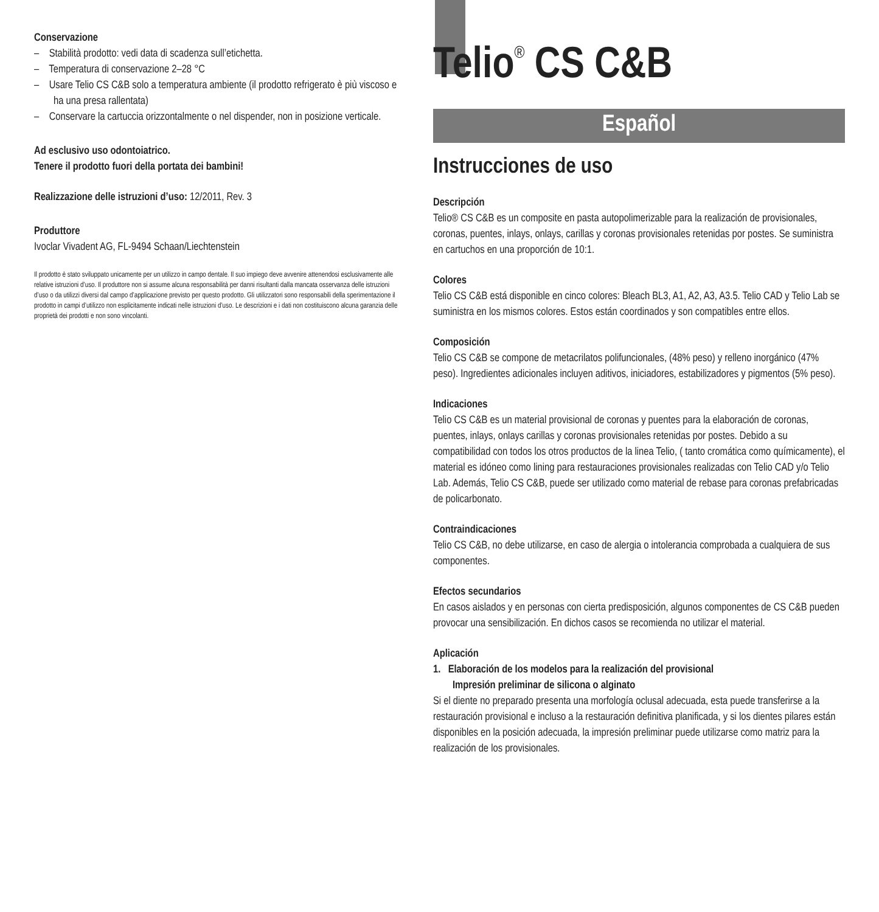Conservazione
– Stabilità prodotto: vedi data di scadenza sull’etichetta.
– Temperatura di conservazione 2–28 °C
– Usare Telio CS C&B solo a temperatura ambiente (il prodotto refrigerato è più viscoso e ha una presa rallentata)
– Conservare la cartuccia orizzontalmente o nel dispender, non in posizione verticale.
Ad esclusivo uso odontoiatrico.
Tenere il prodotto fuori della portata dei bambini!
Realizzazione delle istruzioni d’uso: 12/2011, Rev. 3
Produttore
Ivoclar Vivadent AG, FL-9494 Schaan/Liechtenstein
Il prodotto è stato sviluppato unicamente per un utilizzo in campo dentale. Il suo impiego deve avvenire attenendosi esclusivamente alle relative istruzioni d’uso. Il produttore non si assume alcuna responsabilità per danni risultanti dalla mancata osservanza delle istruzioni d’uso o da utilizzi diversi dal campo d’applicazione previsto per questo prodotto. Gli utilizzatori sono responsabili della sperimentazione il prodotto in campi d’utilizzo non esplicitamente indicati nelle istruzioni d’uso. Le descrizioni e i dati non costituiscono alcuna garanzia delle proprietà dei prodotti e non sono vincolanti.
Telio<sup>®</sup> CS C&B
Español
Instrucciones de uso
Descripción
Telio® CS C&B es un composite en pasta autopolimerizable para la realización de provisionales, coronas, puentes, inlays, onlays, carillas y coronas provisionales retenidas por postes. Se suministra en cartuchos en una proporción de 10:1.
Colores
Telio CS C&B está disponible en cinco colores: Bleach BL3, A1, A2, A3, A3.5. Telio CAD y Telio Lab se suministra en los mismos colores. Estos están coordinados y son compatibles entre ellos.
Composición
Telio CS C&B se compone de metacrilatos polifuncionales, (48% peso) y relleno inorgánico (47% peso). Ingredientes adicionales incluyen aditivos, iniciadores, estabilizadores y pigmentos (5% peso).
Indicaciones
Telio CS C&B es un material provisional de coronas y puentes para la elaboración de coronas, puentes, inlays, onlays carillas y coronas provisionales retenidas por postes. Debido a su compatibilidad con todos los otros productos de la linea Telio, ( tanto cromática como químicamente), el material es idóneo como lining para restauraciones provisionales realizadas con Telio CAD y/o Telio Lab. Además, Telio CS C&B, puede ser utilizado como material de rebase para coronas prefabricadas de policarbonato.
Contraindicaciones
Telio CS C&B, no debe utilizarse, en caso de alergia o intolerancia comprobada a cualquiera de sus componentes.
Efectos secundarios
En casos aislados y en personas con cierta predisposición, algunos componentes de CS C&B pueden provocar una sensibilización. En dichos casos se recomienda no utilizar el material.
Aplicación
1. Elaboración de los modelos para la realización del provisional
Impresión preliminar de silicona o alginato
Si el diente no preparado presenta una morfología oclusal adecuada, esta puede transferirse a la restauración provisional e incluso a la restauración definitiva planificada, y si los dientes pilares están disponibles en la posición adecuada, la impresión preliminar puede utilizarse como matriz para la realización de los provisionales.